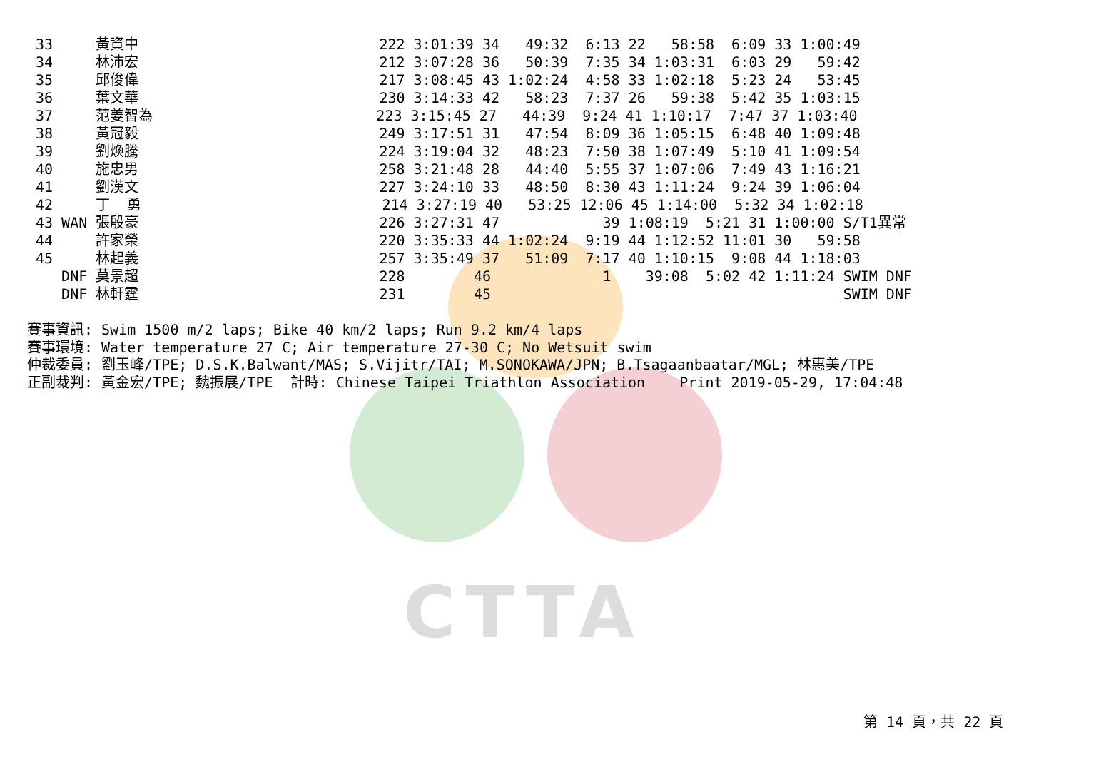CTTA
33     黃資中                            222 3:01:39 34   49:32  6:13 22   58:58  6:09 33 1:00:49
34     林沛宏                            212 3:07:28 36   50:39  7:35 34 1:03:31  6:03 29   59:42
35     邱俊偉                            217 3:08:45 43 1:02:24  4:58 33 1:02:18  5:23 24   53:45
36     葉文華                            230 3:14:33 42   58:23  7:37 26   59:38  5:42 35 1:03:15
37     范姜智為                          223 3:15:45 27   44:39  9:24 41 1:10:17  7:47 37 1:03:40
38     黃冠毅                            249 3:17:51 31   47:54  8:09 36 1:05:15  6:48 40 1:09:48
39     劉煥騰                            224 3:19:04 32   48:23  7:50 38 1:07:49  5:10 41 1:09:54
40     施忠男                            258 3:21:48 28   44:40  5:55 37 1:07:06  7:49 43 1:16:21
41     劉漢文                            227 3:24:10 33   48:50  8:30 43 1:11:24  9:24 39 1:06:04
42     丁  勇                            214 3:27:19 40   53:25 12:06 45 1:14:00  5:32 34 1:02:18
43 WAN 張殷豪                            226 3:27:31 47            39 1:08:19  5:21 31 1:00:00 S/T1異常
44     許家榮                            220 3:35:33 44 1:02:24  9:19 44 1:12:52 11:01 30   59:58
45     林起義                            257 3:35:49 37   51:09  7:17 40 1:10:15  9:08 44 1:18:03
   DNF 莫景超                            228        46             1    39:08  5:02 42 1:11:24 SWIM DNF
   DNF 林軒霆                            231        45                                         SWIM DNF
賽事資訊: Swim 1500 m/2 laps; Bike 40 km/2 laps; Run 9.2 km/4 laps
賽事環境: Water temperature 27 C; Air temperature 27-30 C; No Wetsuit swim
仲裁委員: 劉玉峰/TPE; D.S.K.Balwant/MAS; S.Vijitr/TAI; M.SONOKAWA/JPN; B.Tsagaanbaatar/MGL; 林惠美/TPE
正副裁判: 黃金宏/TPE; 魏振展/TPE  計時: Chinese Taipei Triathlon Association    Print 2019-05-29, 17:04:48
第 14 頁，共 22 頁